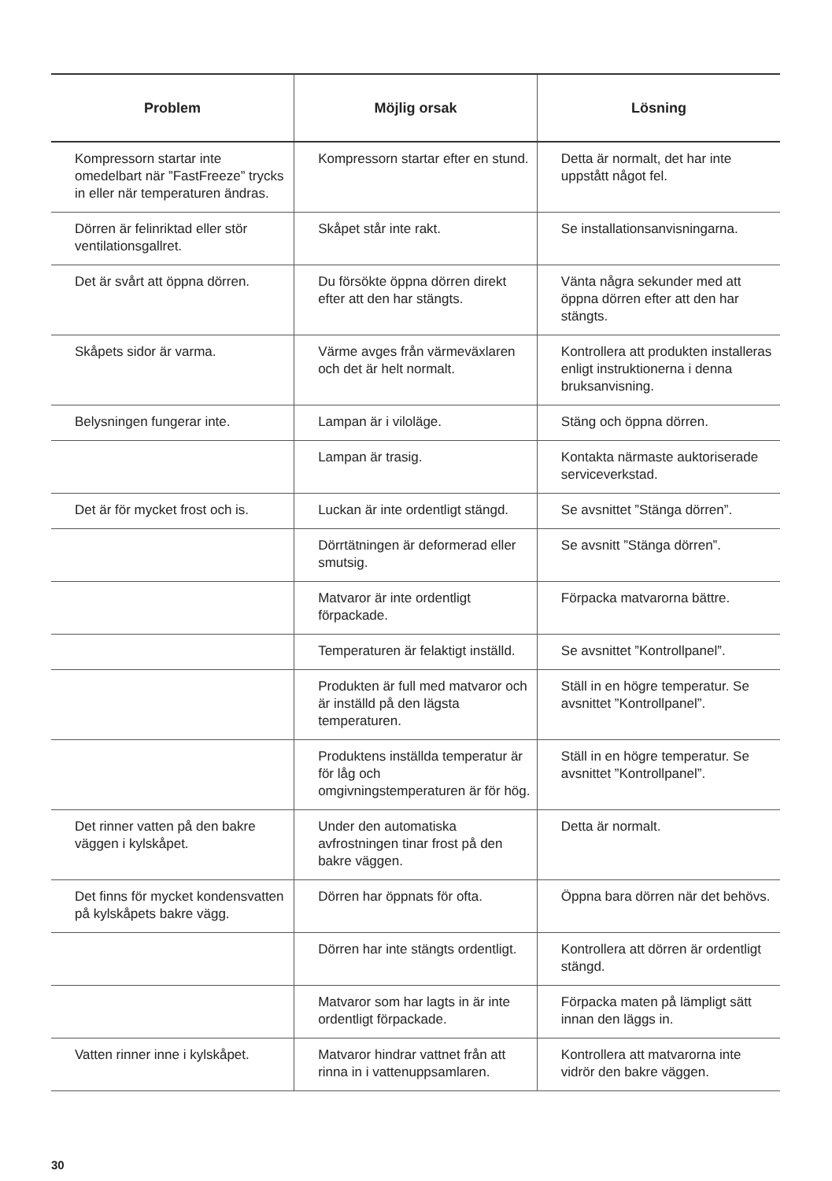| Problem | Möjlig orsak | Lösning |
| --- | --- | --- |
| Kompressorn startar inte omedelbart när ”FastFreeze” trycks in eller när temperaturen ändras. | Kompressorn startar efter en stund. | Detta är normalt, det har inte uppstått något fel. |
| Dörren är felinriktad eller stör ventilationsgallret. | Skåpet står inte rakt. | Se installationsanvisningarna. |
| Det är svårt att öppna dörren. | Du försökte öppna dörren direkt efter att den har stängts. | Vänta några sekunder med att öppna dörren efter att den har stängts. |
| Skåpets sidor är varma. | Värme avges från värmeväxlaren och det är helt normalt. | Kontrollera att produkten installeras enligt instruktionerna i denna bruksanvisning. |
| Belysningen fungerar inte. | Lampan är i viloläge. | Stäng och öppna dörren. |
| | Lampan är trasig. | Kontakta närmaste auktoriserade serviceverkstad. |
| Det är för mycket frost och is. | Luckan är inte ordentligt stängd. | Se avsnittet ”Stänga dörren”. |
| | Dörrtätningen är deformerad eller smutsig. | Se avsnitt ”Stänga dörren”. |
| | Matvaror är inte ordentligt förpackade. | Förpacka matvarorna bättre. |
| | Temperaturen är felaktigt inställd. | Se avsnittet ”Kontrollpanel”. |
| | Produkten är full med matvaror och är inställd på den lägsta temperaturen. | Ställ in en högre temperatur. Se avsnittet ”Kontrollpanel”. |
| | Produktens inställda temperatur är för låg och omgivningstemperaturen är för hög. | Ställ in en högre temperatur. Se avsnittet ”Kontrollpanel”. |
| Det rinner vatten på den bakre väggen i kylskåpet. | Under den automatiska avfrostningen tinar frost på den bakre väggen. | Detta är normalt. |
| Det finns för mycket kondensvatten på kylskåpets bakre vägg. | Dörren har öppnats för ofta. | Öppna bara dörren när det behövs. |
| | Dörren har inte stängts ordentligt. | Kontrollera att dörren är ordentligt stängd. |
| | Matvaror som har lagts in är inte ordentligt förpackade. | Förpacka maten på lämpligt sätt innan den läggs in. |
| Vatten rinner inne i kylskåpet. | Matvaror hindrar vattnet från att rinna in i vattenuppsamlaren. | Kontrollera att matvarorna inte vidrör den bakre väggen. |
30